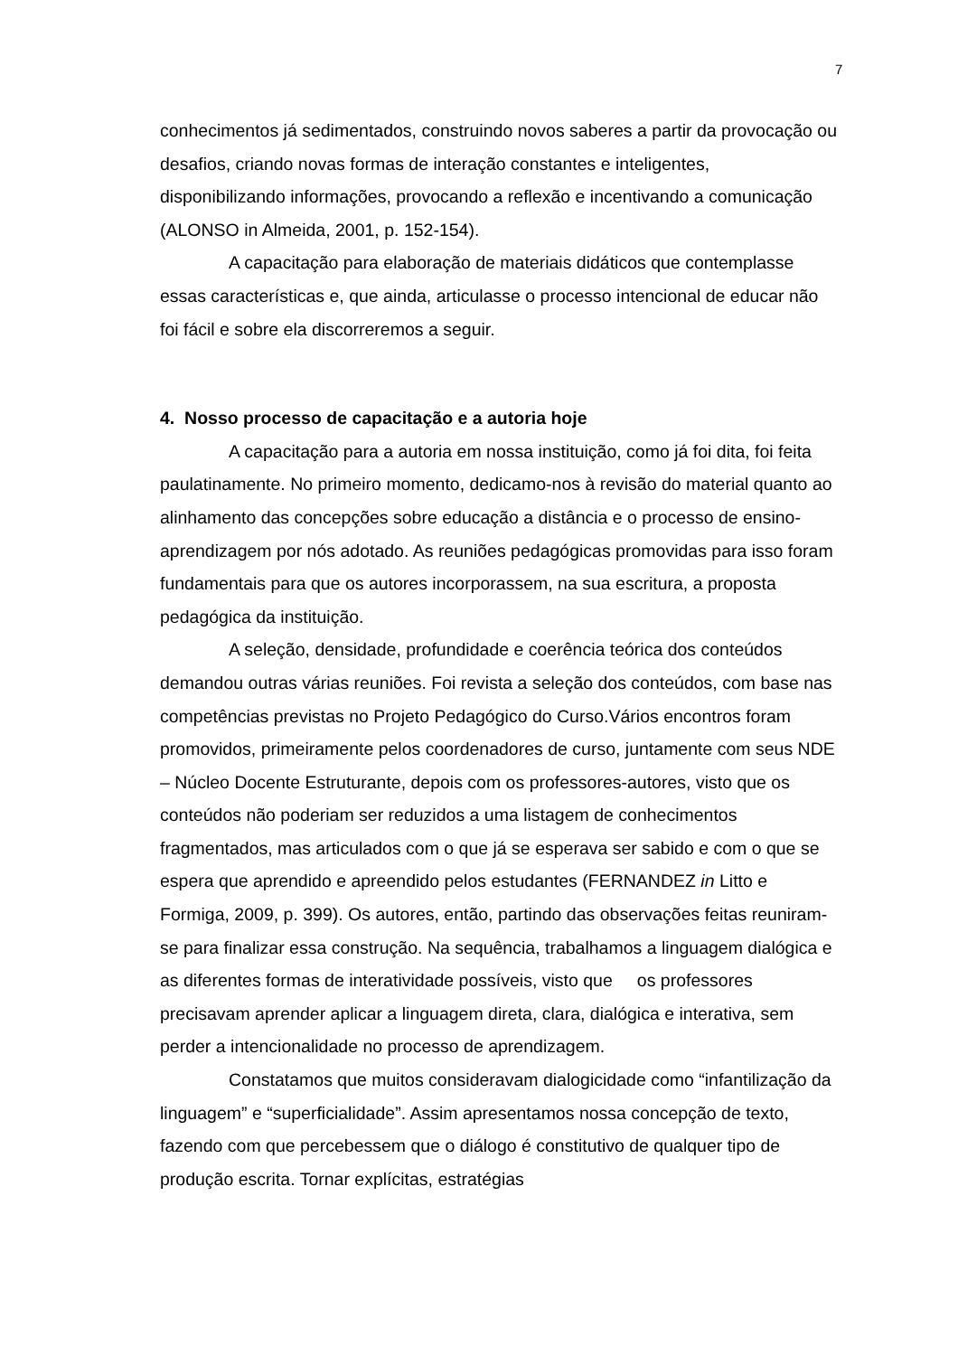7
conhecimentos já sedimentados, construindo novos saberes a partir da provocação ou desafios, criando novas formas de interação constantes e inteligentes, disponibilizando informações, provocando a reflexão e incentivando a comunicação (ALONSO in Almeida, 2001, p. 152-154).
A capacitação para elaboração de materiais didáticos que contemplasse essas características e, que ainda, articulasse o processo intencional de educar não foi fácil e sobre ela discorreremos a seguir.
4. Nosso processo de capacitação e a autoria hoje
A capacitação para a autoria em nossa instituição, como já foi dita, foi feita paulatinamente. No primeiro momento, dedicamo-nos à revisão do material quanto ao alinhamento das concepções sobre educação a distância e o processo de ensino-aprendizagem por nós adotado. As reuniões pedagógicas promovidas para isso foram fundamentais para que os autores incorporassem, na sua escritura, a proposta pedagógica da instituição.
A seleção, densidade, profundidade e coerência teórica dos conteúdos demandou outras várias reuniões. Foi revista a seleção dos conteúdos, com base nas competências previstas no Projeto Pedagógico do Curso.Vários encontros foram promovidos, primeiramente pelos coordenadores de curso, juntamente com seus NDE – Núcleo Docente Estruturante, depois com os professores-autores, visto que os conteúdos não poderiam ser reduzidos a uma listagem de conhecimentos fragmentados, mas articulados com o que já se esperava ser sabido e com o que se espera que aprendido e apreendido pelos estudantes (FERNANDEZ in Litto e Formiga, 2009, p. 399). Os autores, então, partindo das observações feitas reuniram-se para finalizar essa construção. Na sequência, trabalhamos a linguagem dialógica e as diferentes formas de interatividade possíveis, visto que os professores precisavam aprender aplicar a linguagem direta, clara, dialógica e interativa, sem perder a intencionalidade no processo de aprendizagem.
Constatamos que muitos consideravam dialogicidade como “infantilização da linguagem” e “superficialidade”. Assim apresentamos nossa concepção de texto, fazendo com que percebessem que o diálogo é constitutivo de qualquer tipo de produção escrita. Tornar explícitas, estratégias